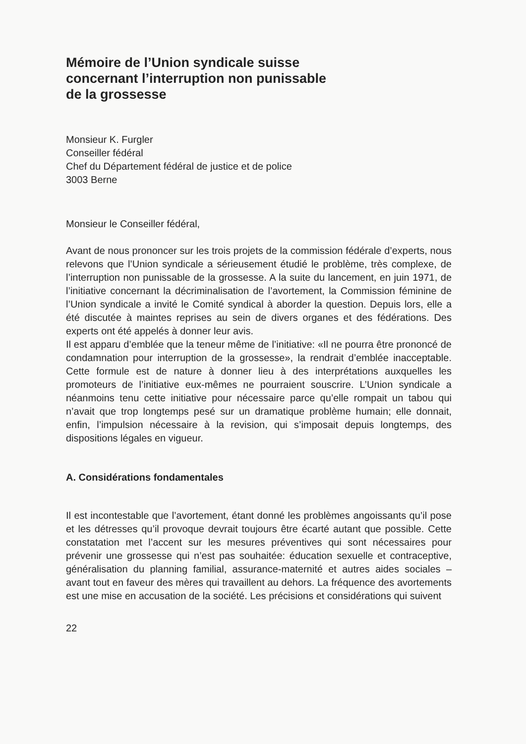Mémoire de l’Union syndicale suisse
concernant l’interruption non punissable
de la grossesse
Monsieur K. Furgler
Conseiller fédéral
Chef du Département fédéral de justice et de police
3003 Berne
Monsieur le Conseiller fédéral,
Avant de nous prononcer sur les trois projets de la commission fédérale d’experts, nous relevons que l’Union syndicale a sérieusement étudié le problème, très complexe, de l’interruption non punissable de la grossesse. A la suite du lancement, en juin 1971, de l’initiative concernant la décriminalisation de l’avortement, la Commission féminine de l’Union syndicale a invité le Comité syndical à aborder la question. Depuis lors, elle a été discutée à maintes reprises au sein de divers organes et des fédérations. Des experts ont été appelés à donner leur avis.
Il est apparu d’emblée que la teneur même de l’initiative: «Il ne pourra être prononcé de condamnation pour interruption de la grossesse», la rendrait d’emblée inacceptable. Cette formule est de nature à donner lieu à des interprétations auxquelles les promoteurs de l’initiative eux-mêmes ne pourraient souscrire. L’Union syndicale a néanmoins tenu cette initiative pour nécessaire parce qu’elle rompait un tabou qui n’avait que trop longtemps pesé sur un dramatique problème humain; elle donnait, enfin, l’impulsion nécessaire à la revision, qui s’imposait depuis longtemps, des dispositions légales en vigueur.
A. Considérations fondamentales
Il est incontestable que l’avortement, étant donné les problèmes angoissants qu’il pose et les détresses qu’il provoque devrait toujours être écarté autant que possible. Cette constatation met l’accent sur les mesures préventives qui sont nécessaires pour prévenir une grossesse qui n’est pas souhaitée: éducation sexuelle et contraceptive, généralisation du planning familial, assurance-maternité et autres aides sociales – avant tout en faveur des mères qui travaillent au dehors. La fréquence des avortements est une mise en accusation de la société. Les précisions et considérations qui suivent
22